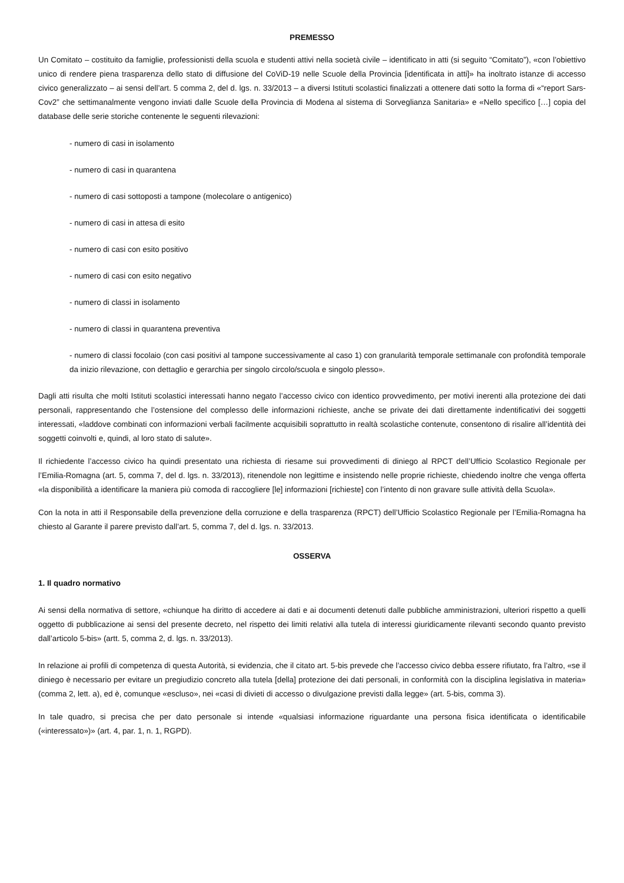PREMESSO
Un Comitato – costituito da famiglie, professionisti della scuola e studenti attivi nella società civile – identificato in atti (si seguito “Comitato”), «con l’obiettivo unico di rendere piena trasparenza dello stato di diffusione del CoViD-19 nelle Scuole della Provincia [identificata in atti]» ha inoltrato istanze di accesso civico generalizzato – ai sensi dell’art. 5 comma 2, del d. lgs. n. 33/2013 – a diversi Istituti scolastici finalizzati a ottenere dati sotto la forma di «“report Sars-Cov2” che settimanalmente vengono inviati dalle Scuole della Provincia di Modena al sistema di Sorveglianza Sanitaria» e «Nello specifico […] copia del database delle serie storiche contenente le seguenti rilevazioni:
- numero di casi in isolamento
- numero di casi in quarantena
- numero di casi sottoposti a tampone (molecolare o antigenico)
- numero di casi in attesa di esito
- numero di casi con esito positivo
- numero di casi con esito negativo
- numero di classi in isolamento
- numero di classi in quarantena preventiva
- numero di classi focolaio (con casi positivi al tampone successivamente al caso 1) con granularità temporale settimanale con profondità temporale da inizio rilevazione, con dettaglio e gerarchia per singolo circolo/scuola e singolo plesso».
Dagli atti risulta che molti Istituti scolastici interessati hanno negato l’accesso civico con identico provvedimento, per motivi inerenti alla protezione dei dati personali, rappresentando che l’ostensione del complesso delle informazioni richieste, anche se private dei dati direttamente indentificativi dei soggetti interessati, «laddove combinati con informazioni verbali facilmente acquisibili soprattutto in realtà scolastiche contenute, consentono di risalire all’identità dei soggetti coinvolti e, quindi, al loro stato di salute».
Il richiedente l’accesso civico ha quindi presentato una richiesta di riesame sui provvedimenti di diniego al RPCT dell’Ufficio Scolastico Regionale per l’Emilia-Romagna (art. 5, comma 7, del d. lgs. n. 33/2013), ritenendole non legittime e insistendo nelle proprie richieste, chiedendo inoltre che venga offerta «la disponibilità a identificare la maniera più comoda di raccogliere [le] informazioni [richieste] con l’intento di non gravare sulle attività della Scuola».
Con la nota in atti il Responsabile della prevenzione della corruzione e della trasparenza (RPCT) dell’Ufficio Scolastico Regionale per l’Emilia-Romagna ha chiesto al Garante il parere previsto dall’art. 5, comma 7, del d. lgs. n. 33/2013.
OSSERVA
1. Il quadro normativo
Ai sensi della normativa di settore, «chiunque ha diritto di accedere ai dati e ai documenti detenuti dalle pubbliche amministrazioni, ulteriori rispetto a quelli oggetto di pubblicazione ai sensi del presente decreto, nel rispetto dei limiti relativi alla tutela di interessi giuridicamente rilevanti secondo quanto previsto dall’articolo 5-bis» (artt. 5, comma 2, d. lgs. n. 33/2013).
In relazione ai profili di competenza di questa Autorità, si evidenzia, che il citato art. 5-bis prevede che l’accesso civico debba essere rifiutato, fra l’altro, «se il diniego è necessario per evitare un pregiudizio concreto alla tutela [della] protezione dei dati personali, in conformità con la disciplina legislativa in materia» (comma 2, lett. a), ed è, comunque «escluso», nei «casi di divieti di accesso o divulgazione previsti dalla legge» (art. 5-bis, comma 3).
In tale quadro, si precisa che per dato personale si intende «qualsiasi informazione riguardante una persona fisica identificata o identificabile («interessato»)» (art. 4, par. 1, n. 1, RGPD).